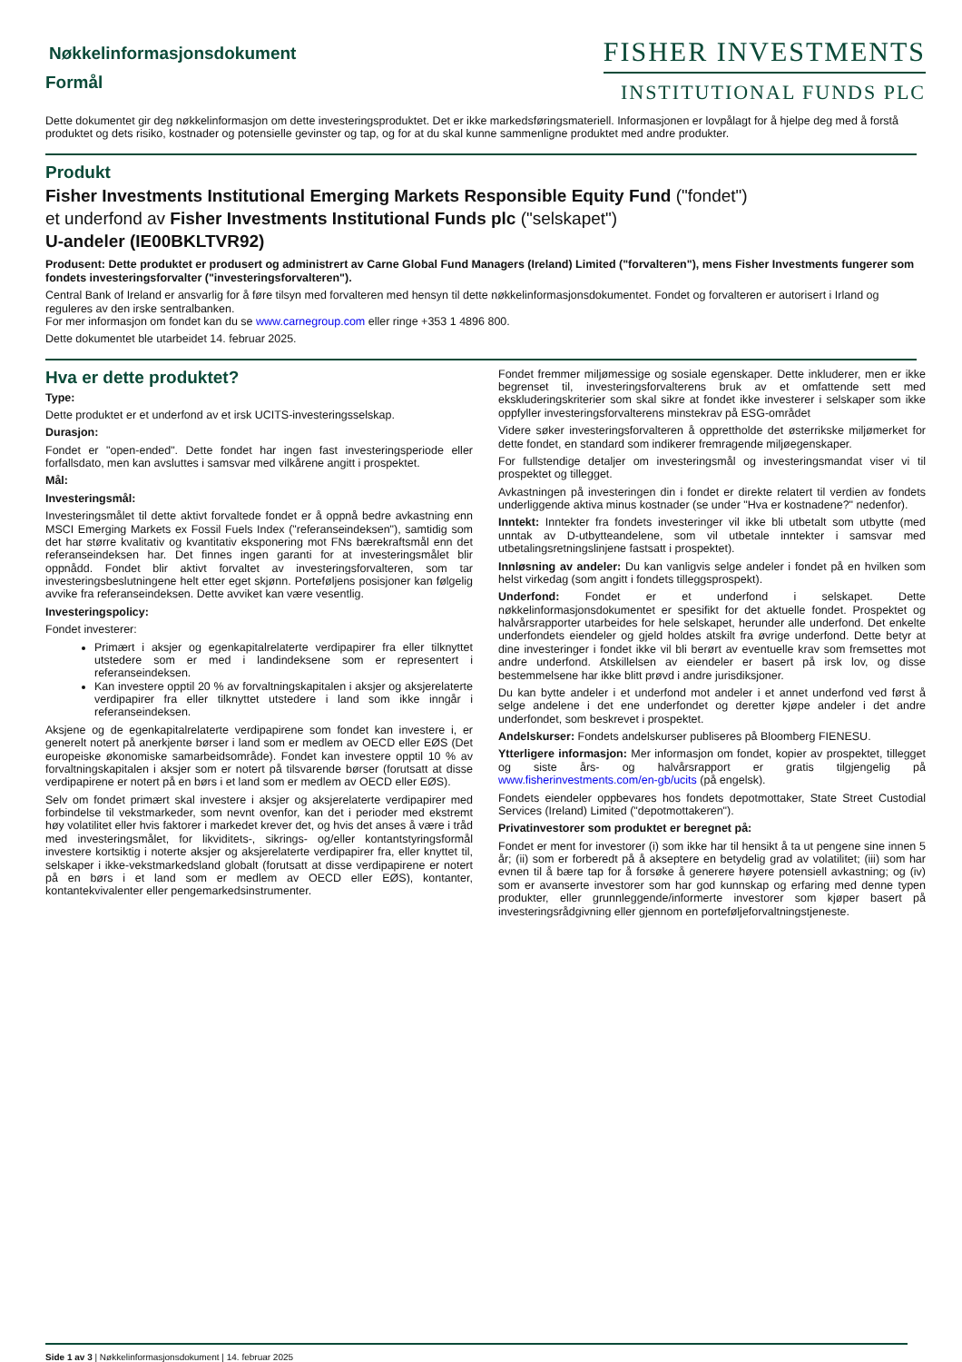Nøkkelinformasjonsdokument
Formål
FISHER INVESTMENTS
INSTITUTIONAL FUNDS PLC
Dette dokumentet gir deg nøkkelinformasjon om dette investeringsproduktet. Det er ikke markedsføringsmateriell. Informasjonen er lovpålagt for å hjelpe deg med å forstå produktet og dets risiko, kostnader og potensielle gevinster og tap, og for at du skal kunne sammenligne produktet med andre produkter.
Produkt
Fisher Investments Institutional Emerging Markets Responsible Equity Fund ("fondet")
et underfond av Fisher Investments Institutional Funds plc ("selskapet")
U-andeler (IE00BKLTVR92)
Produsent: Dette produktet er produsert og administrert av Carne Global Fund Managers (Ireland) Limited ("forvalteren"), mens Fisher Investments fungerer som fondets investeringsforvalter ("investeringsforvalteren").
Central Bank of Ireland er ansvarlig for å føre tilsyn med forvalteren med hensyn til dette nøkkelinformasjonsdokumentet. Fondet og forvalteren er autorisert i Irland og reguleres av den irske sentralbanken.
For mer informasjon om fondet kan du se www.carnegroup.com eller ringe +353 1 4896 800.
Dette dokumentet ble utarbeidet 14. februar 2025.
Hva er dette produktet?
Type:
Dette produktet er et underfond av et irsk UCITS-investeringsselskap.
Durasjon:
Fondet er "open-ended". Dette fondet har ingen fast investeringsperiode eller forfallsdato, men kan avsluttes i samsvar med vilkårene angitt i prospektet.
Mål:
Investeringsmål:
Investeringsmålet til dette aktivt forvaltede fondet er å oppnå bedre avkastning enn MSCI Emerging Markets ex Fossil Fuels Index ("referanseindeksen"), samtidig som det har større kvalitativ og kvantitativ eksponering mot FNs bærekraftsmål enn det referanseindeksen har. Det finnes ingen garanti for at investeringsmålet blir oppnådd. Fondet blir aktivt forvaltet av investeringsforvalteren, som tar investeringsbeslutningene helt etter eget skjønn. Porteføljens posisjoner kan følgelig avvike fra referanseindeksen. Dette avviket kan være vesentlig.
Investeringspolicy:
Fondet investerer:
Primært i aksjer og egenkapitalrelaterte verdipapirer fra eller tilknyttet utstedere som er med i landindeksene som er representert i referanseindeksen.
Kan investere opptil 20 % av forvaltningskapitalen i aksjer og aksjerelaterte verdipapirer fra eller tilknyttet utstedere i land som ikke inngår i referanseindeksen.
Aksjene og de egenkapitalrelaterte verdipapirene som fondet kan investere i, er generelt notert på anerkjente børser i land som er medlem av OECD eller EØS (Det europeiske økonomiske samarbeidsområde). Fondet kan investere opptil 10 % av forvaltningskapitalen i aksjer som er notert på tilsvarende børser (forutsatt at disse verdipapirene er notert på en børs i et land som er medlem av OECD eller EØS).
Selv om fondet primært skal investere i aksjer og aksjerelaterte verdipapirer med forbindelse til vekstmarkeder, som nevnt ovenfor, kan det i perioder med ekstremt høy volatilitet eller hvis faktorer i markedet krever det, og hvis det anses å være i tråd med investeringsmålet, for likviditets-, sikrings- og/eller kontantstyringsformål investere kortsiktig i noterte aksjer og aksjerelaterte verdipapirer fra, eller knyttet til, selskaper i ikke-vekstmarkedsland globalt (forutsatt at disse verdipapirene er notert på en børs i et land som er medlem av OECD eller EØS), kontanter, kontantekvivalenter eller pengemarkedsinstrumenter.
Fondet fremmer miljømessige og sosiale egenskaper. Dette inkluderer, men er ikke begrenset til, investeringsforvalterens bruk av et omfattende sett med ekskluderingskriterier som skal sikre at fondet ikke investerer i selskaper som ikke oppfyller investeringsforvalterens minstekrav på ESG-området
Videre søker investeringsforvalteren å opprettholde det østerrikske miljømerket for dette fondet, en standard som indikerer fremragende miljøegenskaper.
For fullstendige detaljer om investeringsmål og investeringsmandat viser vi til prospektet og tillegget.
Avkastningen på investeringen din i fondet er direkte relatert til verdien av fondets underliggende aktiva minus kostnader (se under "Hva er kostnadene?" nedenfor).
Inntekt: Inntekter fra fondets investeringer vil ikke bli utbetalt som utbytte (med unntak av D-utbytteandelene, som vil utbetale inntekter i samsvar med utbetalingsretningslinjene fastsatt i prospektet).
Innløsning av andeler: Du kan vanligvis selge andeler i fondet på en hvilken som helst virkedag (som angitt i fondets tilleggsprospekt).
Underfond: Fondet er et underfond i selskapet. Dette nøkkelinformasjonsdokumentet er spesifikt for det aktuelle fondet. Prospektet og halvårsrapporter utarbeides for hele selskapet, herunder alle underfond. Det enkelte underfondets eiendeler og gjeld holdes atskilt fra øvrige underfond. Dette betyr at dine investeringer i fondet ikke vil bli berørt av eventuelle krav som fremsettes mot andre underfond. Atskillelsen av eiendeler er basert på irsk lov, og disse bestemmelsene har ikke blitt prøvd i andre jurisdiksjoner.
Du kan bytte andeler i et underfond mot andeler i et annet underfond ved først å selge andelene i det ene underfondet og deretter kjøpe andeler i det andre underfondet, som beskrevet i prospektet.
Andelskurser: Fondets andelskurser publiseres på Bloomberg FIENESU.
Ytterligere informasjon: Mer informasjon om fondet, kopier av prospektet, tillegget og siste års- og halvårsrapport er gratis tilgjengelig på www.fisherinvestments.com/en-gb/ucits (på engelsk).
Fondets eiendeler oppbevares hos fondets depotmottaker, State Street Custodial Services (Ireland) Limited ("depotmottakeren").
Privatinvestorer som produktet er beregnet på:
Fondet er ment for investorer (i) som ikke har til hensikt å ta ut pengene sine innen 5 år; (ii) som er forberedt på å akseptere en betydelig grad av volatilitet; (iii) som har evnen til å bære tap for å forsøke å generere høyere potensiell avkastning; og (iv) som er avanserte investorer som har god kunnskap og erfaring med denne typen produkter, eller grunnleggende/informerte investorer som kjøper basert på investeringsrådgivning eller gjennom en porteføljeforvaltningstjeneste.
Side 1 av 3 | Nøkkelinformasjonsdokument | 14. februar 2025